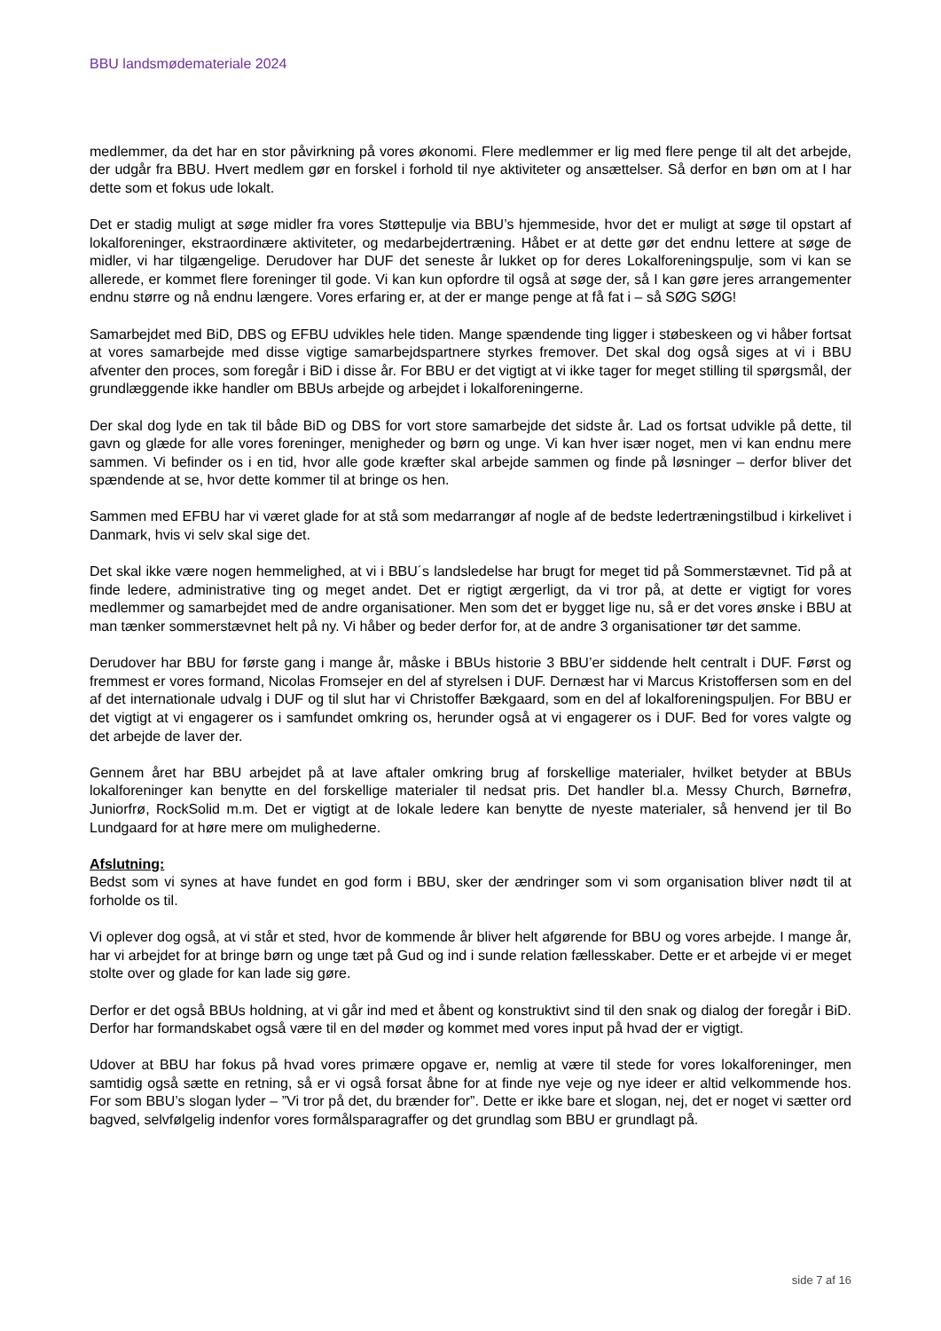BBU landsmødemateriale 2024
medlemmer, da det har en stor påvirkning på vores økonomi. Flere medlemmer er lig med flere penge til alt det arbejde, der udgår fra BBU. Hvert medlem gør en forskel i forhold til nye aktiviteter og ansættelser. Så derfor en bøn om at I har dette som et fokus ude lokalt.
Det er stadig muligt at søge midler fra vores Støttepulje via BBU’s hjemmeside, hvor det er muligt at søge til opstart af lokalforeninger, ekstraordinære aktiviteter, og medarbejdertræning. Håbet er at dette gør det endnu lettere at søge de midler, vi har tilgængelige. Derudover har DUF det seneste år lukket op for deres Lokalforeningspulje, som vi kan se allerede, er kommet flere foreninger til gode. Vi kan kun opfordre til også at søge der, så I kan gøre jeres arrangementer endnu større og nå endnu længere. Vores erfaring er, at der er mange penge at få fat i – så SØG SØG!
Samarbejdet med BiD, DBS og EFBU udvikles hele tiden. Mange spændende ting ligger i støbeskeen og vi håber fortsat at vores samarbejde med disse vigtige samarbejdspartnere styrkes fremover. Det skal dog også siges at vi i BBU afventer den proces, som foregår i BiD i disse år. For BBU er det vigtigt at vi ikke tager for meget stilling til spørgsmål, der grundlæggende ikke handler om BBUs arbejde og arbejdet i lokalforeningerne.
Der skal dog lyde en tak til både BiD og DBS for vort store samarbejde det sidste år. Lad os fortsat udvikle på dette, til gavn og glæde for alle vores foreninger, menigheder og børn og unge. Vi kan hver især noget, men vi kan endnu mere sammen. Vi befinder os i en tid, hvor alle gode kræfter skal arbejde sammen og finde på løsninger – derfor bliver det spændende at se, hvor dette kommer til at bringe os hen.
Sammen med EFBU har vi været glade for at stå som medarrangør af nogle af de bedste ledertræningstilbud i kirkelivet i Danmark, hvis vi selv skal sige det.
Det skal ikke være nogen hemmelighed, at vi i BBU´s landsledelse har brugt for meget tid på Sommerstævnet. Tid på at finde ledere, administrative ting og meget andet. Det er rigtigt ærgerligt, da vi tror på, at dette er vigtigt for vores medlemmer og samarbejdet med de andre organisationer. Men som det er bygget lige nu, så er det vores ønske i BBU at man tænker sommerstævnet helt på ny. Vi håber og beder derfor for, at de andre 3 organisationer tør det samme.
Derudover har BBU for første gang i mange år, måske i BBUs historie 3 BBU’er siddende helt centralt i DUF. Først og fremmest er vores formand, Nicolas Fromsejer en del af styrelsen i DUF. Dernæst har vi Marcus Kristoffersen som en del af det internationale udvalg i DUF og til slut har vi Christoffer Bækgaard, som en del af lokalforeningspuljen. For BBU er det vigtigt at vi engagerer os i samfundet omkring os, herunder også at vi engagerer os i DUF. Bed for vores valgte og det arbejde de laver der.
Gennem året har BBU arbejdet på at lave aftaler omkring brug af forskellige materialer, hvilket betyder at BBUs lokalforeninger kan benytte en del forskellige materialer til nedsat pris. Det handler bl.a. Messy Church, Børnefrø, Juniorfrø, RockSolid m.m. Det er vigtigt at de lokale ledere kan benytte de nyeste materialer, så henvend jer til Bo Lundgaard for at høre mere om mulighederne.
Afslutning:
Bedst som vi synes at have fundet en god form i BBU, sker der ændringer som vi som organisation bliver nødt til at forholde os til.
Vi oplever dog også, at vi står et sted, hvor de kommende år bliver helt afgørende for BBU og vores arbejde. I mange år, har vi arbejdet for at bringe børn og unge tæt på Gud og ind i sunde relation fællesskaber. Dette er et arbejde vi er meget stolte over og glade for kan lade sig gøre.
Derfor er det også BBUs holdning, at vi går ind med et åbent og konstruktivt sind til den snak og dialog der foregår i BiD. Derfor har formandskabet også være til en del møder og kommet med vores input på hvad der er vigtigt.
Udover at BBU har fokus på hvad vores primære opgave er, nemlig at være til stede for vores lokalforeninger, men samtidig også sætte en retning, så er vi også forsat åbne for at finde nye veje og nye ideer er altid velkommende hos. For som BBU’s slogan lyder – ”Vi tror på det, du brænder for”. Dette er ikke bare et slogan, nej, det er noget vi sætter ord bagved, selvfølgelig indenfor vores formålsparagraffer og det grundlag som BBU er grundlagt på.
side 7 af 16